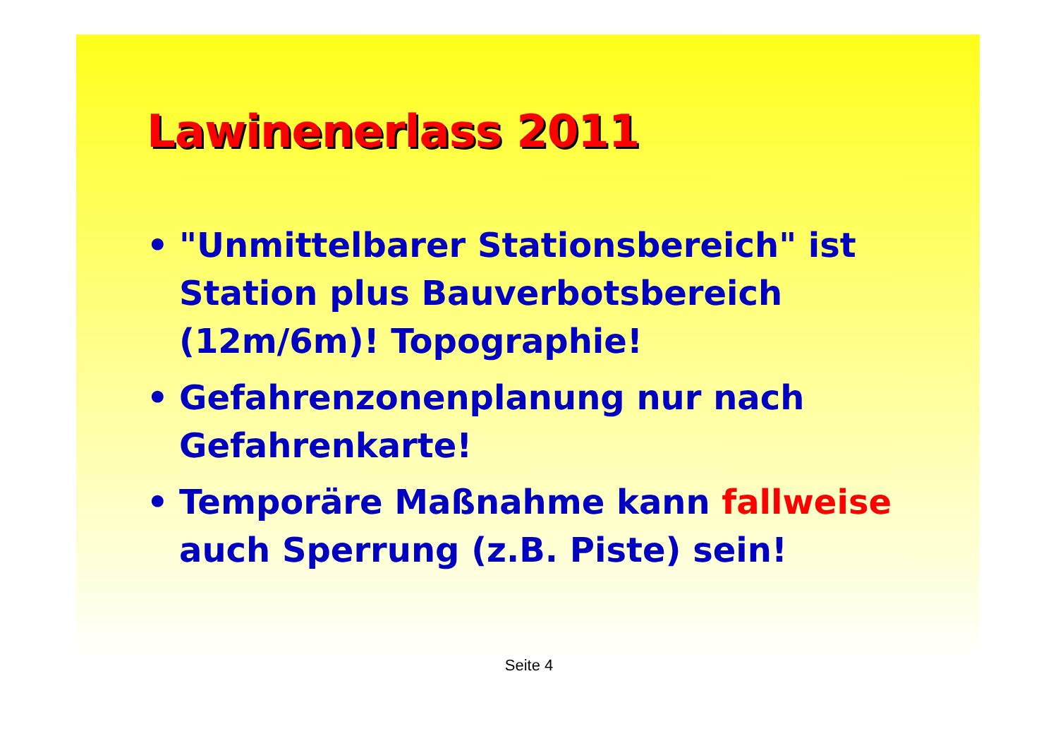Lawinenerlass 2011
• "Unmittelbarer Stationsbereich" ist Station plus Bauverbotsbereich (12m/6m)! Topographie!
• Gefahrenzonenplanung nur nach Gefahrenkarte!
• Temporäre Maßnahme kann fallweise auch Sperrung (z.B. Piste) sein!
Seite 4